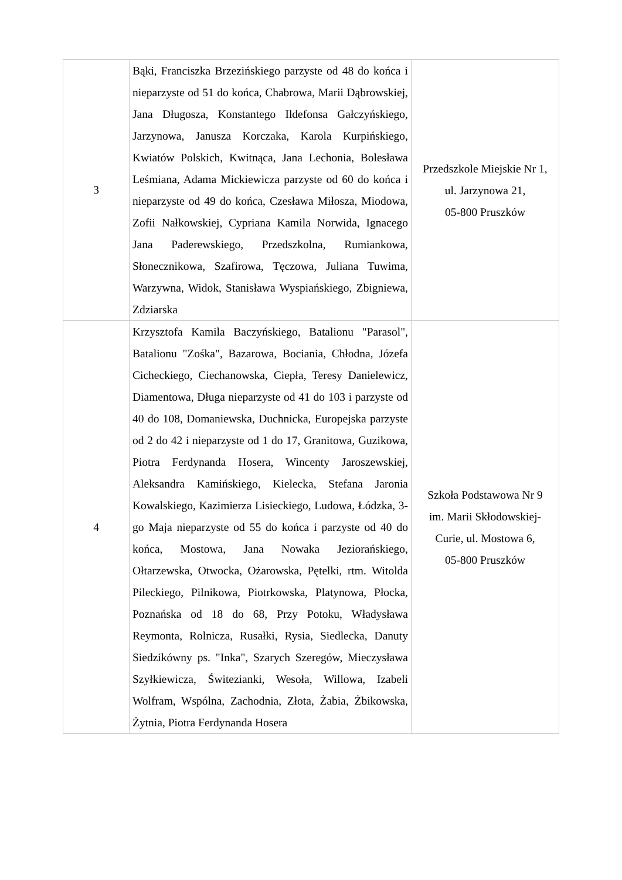| 3 | Bąki, Franciszka Brzezińskiego parzyste od 48 do końca i nieparzyste od 51 do końca, Chabrowa, Marii Dąbrowskiej, Jana Długosza, Konstantego Ildefonsa Gałczyńskiego, Jarzynowa, Janusza Korczaka, Karola Kurpińskiego, Kwiatów Polskich, Kwitnąca, Jana Lechonia, Bolesława Leśmiana, Adama Mickiewicza parzyste od 60 do końca i nieparzyste od 49 do końca, Czesława Miłosza, Miodowa, Zofii Nałkowskiej, Cypriana Kamila Norwida, Ignacego Jana Paderewskiego, Przedszkolna, Rumiankowa, Słonecznikowa, Szafirowa, Tęczowa, Juliana Tuwima, Warzywna, Widok, Stanisława Wyspiańskiego, Zbigniewa, Zdziarska | Przedszkole Miejskie Nr 1, ul. Jarzynowa 21, 05-800 Pruszków |
| 4 | Krzysztofa Kamila Baczyńskiego, Batalionu "Parasol", Batalionu "Zośka", Bazarowa, Bociania, Chłodna, Józefa Cicheckiego, Ciechanowska, Ciepła, Teresy Danielewicz, Diamentowa, Długa nieparzyste od 41 do 103 i parzyste od 40 do 108, Domaniewska, Duchnicka, Europejska parzyste od 2 do 42 i nieparzyste od 1 do 17, Granitowa, Guzikowa, Piotra Ferdynanda Hosera, Wincenty Jaroszewskiej, Aleksandra Kamińskiego, Kielecka, Stefana Jaronia Kowalskiego, Kazimierza Lisieckiego, Ludowa, Łódzka, 3-go Maja nieparzyste od 55 do końca i parzyste od 40 do końca, Mostowa, Jana Nowaka Jeziorańskiego, Ołtarzewska, Otwocka, Ożarowska, Pętelki, rtm. Witolda Pileckiego, Pilnikowa, Piotrkowska, Platynowa, Płocka, Poznańska od 18 do 68, Przy Potoku, Władysława Reymonta, Rolnicza, Rusałki, Rysia, Siedlecka, Danuty Siedzikówny ps. "Inka", Szarych Szeregów, Mieczysława Szyłkiewicza, Świtezianki, Wesoła, Willowa, Izabeli Wolfram, Wspólna, Zachodnia, Złota, Żabia, Żbikowska, Żytnia, Piotra Ferdynanda Hosera | Szkoła Podstawowa Nr 9 im. Marii Skłodowskiej- Curie, ul. Mostowa 6, 05-800 Pruszków |